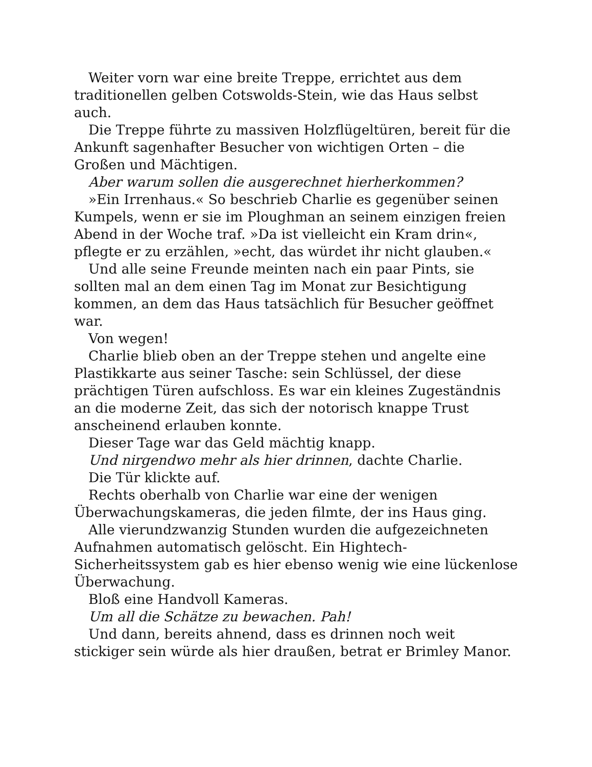Weiter vorn war eine breite Treppe, errichtet aus dem traditionellen gelben Cotswolds-Stein, wie das Haus selbst auch.
Die Treppe führte zu massiven Holzflügeltüren, bereit für die Ankunft sagenhafter Besucher von wichtigen Orten – die Großen und Mächtigen.
Aber warum sollen die ausgerechnet hierherkommen?
»Ein Irrenhaus.« So beschrieb Charlie es gegenüber seinen Kumpels, wenn er sie im Ploughman an seinem einzigen freien Abend in der Woche traf. »Da ist vielleicht ein Kram drin«, pflegte er zu erzählen, »echt, das würdet ihr nicht glauben.«
Und alle seine Freunde meinten nach ein paar Pints, sie sollten mal an dem einen Tag im Monat zur Besichtigung kommen, an dem das Haus tatsächlich für Besucher geöffnet war.
Von wegen!
Charlie blieb oben an der Treppe stehen und angelte eine Plastikkarte aus seiner Tasche: sein Schlüssel, der diese prächtigen Türen aufschloss. Es war ein kleines Zugeständnis an die moderne Zeit, das sich der notorisch knappe Trust anscheinend erlauben konnte.
Dieser Tage war das Geld mächtig knapp.
Und nirgendwo mehr als hier drinnen, dachte Charlie.
Die Tür klickte auf.
Rechts oberhalb von Charlie war eine der wenigen Überwachungskameras, die jeden filmte, der ins Haus ging.
Alle vierundzwanzig Stunden wurden die aufgezeichneten Aufnahmen automatisch gelöscht. Ein Hightech-Sicherheitssystem gab es hier ebenso wenig wie eine lückenlose Überwachung.
Bloß eine Handvoll Kameras.
Um all die Schätze zu bewachen. Pah!
Und dann, bereits ahnend, dass es drinnen noch weit stickiger sein würde als hier draußen, betrat er Brimley Manor.